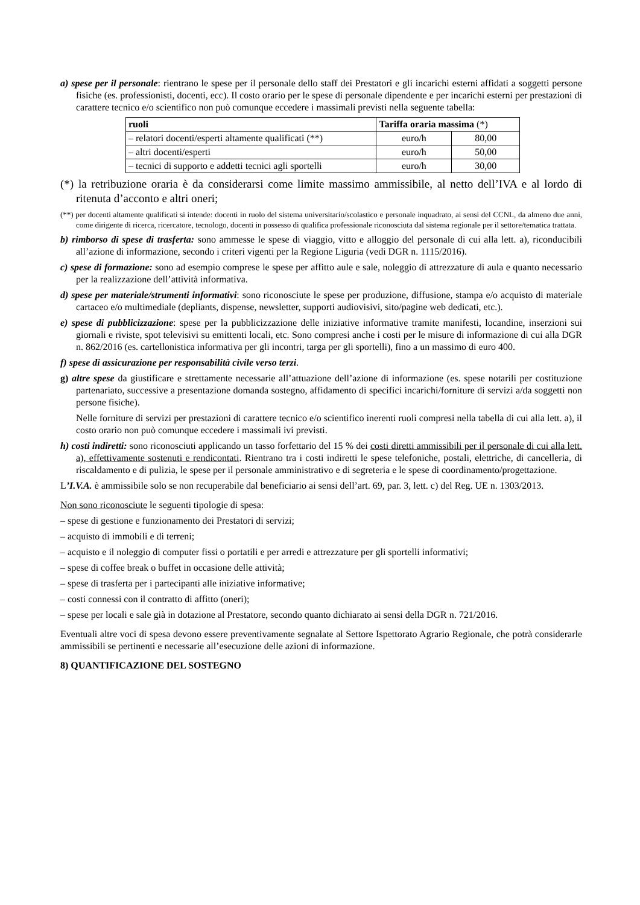a) spese per il personale: rientrano le spese per il personale dello staff dei Prestatori e gli incarichi esterni affidati a soggetti persone fisiche (es. professionisti, docenti, ecc). Il costo orario per le spese di personale dipendente e per incarichi esterni per prestazioni di carattere tecnico e/o scientifico non può comunque eccedere i massimali previsti nella seguente tabella:
| ruoli | Tariffa oraria massima (*) | |
| --- | --- | --- |
| – relatori docenti/esperti altamente qualificati (**) | euro/h | 80,00 |
| – altri docenti/esperti | euro/h | 50,00 |
| – tecnici di supporto e addetti tecnici agli sportelli | euro/h | 30,00 |
(*) la retribuzione oraria è da considerarsi come limite massimo ammissibile, al netto dell’IVA e al lordo di ritenuta d’acconto e altri oneri;
(**) per docenti altamente qualificati si intende: docenti in ruolo del sistema universitario/scolastico e personale inquadrato, ai sensi del CCNL, da almeno due anni, come dirigente di ricerca, ricercatore, tecnologo, docenti in possesso di qualifica professionale riconosciuta dal sistema regionale per il settore/tematica trattata.
b) rimborso di spese di trasferta: sono ammesse le spese di viaggio, vitto e alloggio del personale di cui alla lett. a), riconducibili all’azione di informazione, secondo i criteri vigenti per la Regione Liguria (vedi DGR n. 1115/2016).
c) spese di formazione: sono ad esempio comprese le spese per affitto aule e sale, noleggio di attrezzature di aula e quanto necessario per la realizzazione dell’attività informativa.
d) spese per materiale/strumenti informativi: sono riconosciute le spese per produzione, diffusione, stampa e/o acquisto di materiale cartaceo e/o multimediale (depliants, dispense, newsletter, supporti audiovisivi, sito/pagine web dedicati, etc.).
e) spese di pubblicizzazione: spese per la pubblicizzazione delle iniziative informative tramite manifesti, locandine, inserzioni sui giornali e riviste, spot televisivi su emittenti locali, etc. Sono compresi anche i costi per le misure di informazione di cui alla DGR n. 862/2016 (es. cartellonistica informativa per gli incontri, targa per gli sportelli), fino a un massimo di euro 400.
f) spese di assicurazione per responsabilità civile verso terzi.
g) altre spese da giustificare e strettamente necessarie all’attuazione dell’azione di informazione (es. spese notarili per costituzione partenariato, successive a presentazione domanda sostegno, affidamento di specifici incarichi/forniture di servizi a/da soggetti non persone fisiche).
Nelle forniture di servizi per prestazioni di carattere tecnico e/o scientifico inerenti ruoli compresi nella tabella di cui alla lett. a), il costo orario non può comunque eccedere i massimali ivi previsti.
h) costi indiretti: sono riconosciuti applicando un tasso forfettario del 15 % dei costi diretti ammissibili per il personale di cui alla lett. a), effettivamente sostenuti e rendicontati. Rientrano tra i costi indiretti le spese telefoniche, postali, elettriche, di cancelleria, di riscaldamento e di pulizia, le spese per il personale amministrativo e di segreteria e le spese di coordinamento/progettazione.
L’I.V.A. è ammissibile solo se non recuperabile dal beneficiario ai sensi dell’art. 69, par. 3, lett. c) del Reg. UE n. 1303/2013.
Non sono riconosciute le seguenti tipologie di spesa:
– spese di gestione e funzionamento dei Prestatori di servizi;
– acquisto di immobili e di terreni;
– acquisto e il noleggio di computer fissi o portatili e per arredi e attrezzature per gli sportelli informativi;
– spese di coffee break o buffet in occasione delle attività;
– spese di trasferta per i partecipanti alle iniziative informative;
– costi connessi con il contratto di affitto (oneri);
– spese per locali e sale già in dotazione al Prestatore, secondo quanto dichiarato ai sensi della DGR n. 721/2016.
Eventuali altre voci di spesa devono essere preventivamente segnalate al Settore Ispettorato Agrario Regionale, che potrà considerarle ammissibili se pertinenti e necessarie all’esecuzione delle azioni di informazione.
8) QUANTIFICAZIONE DEL SOSTEGNO